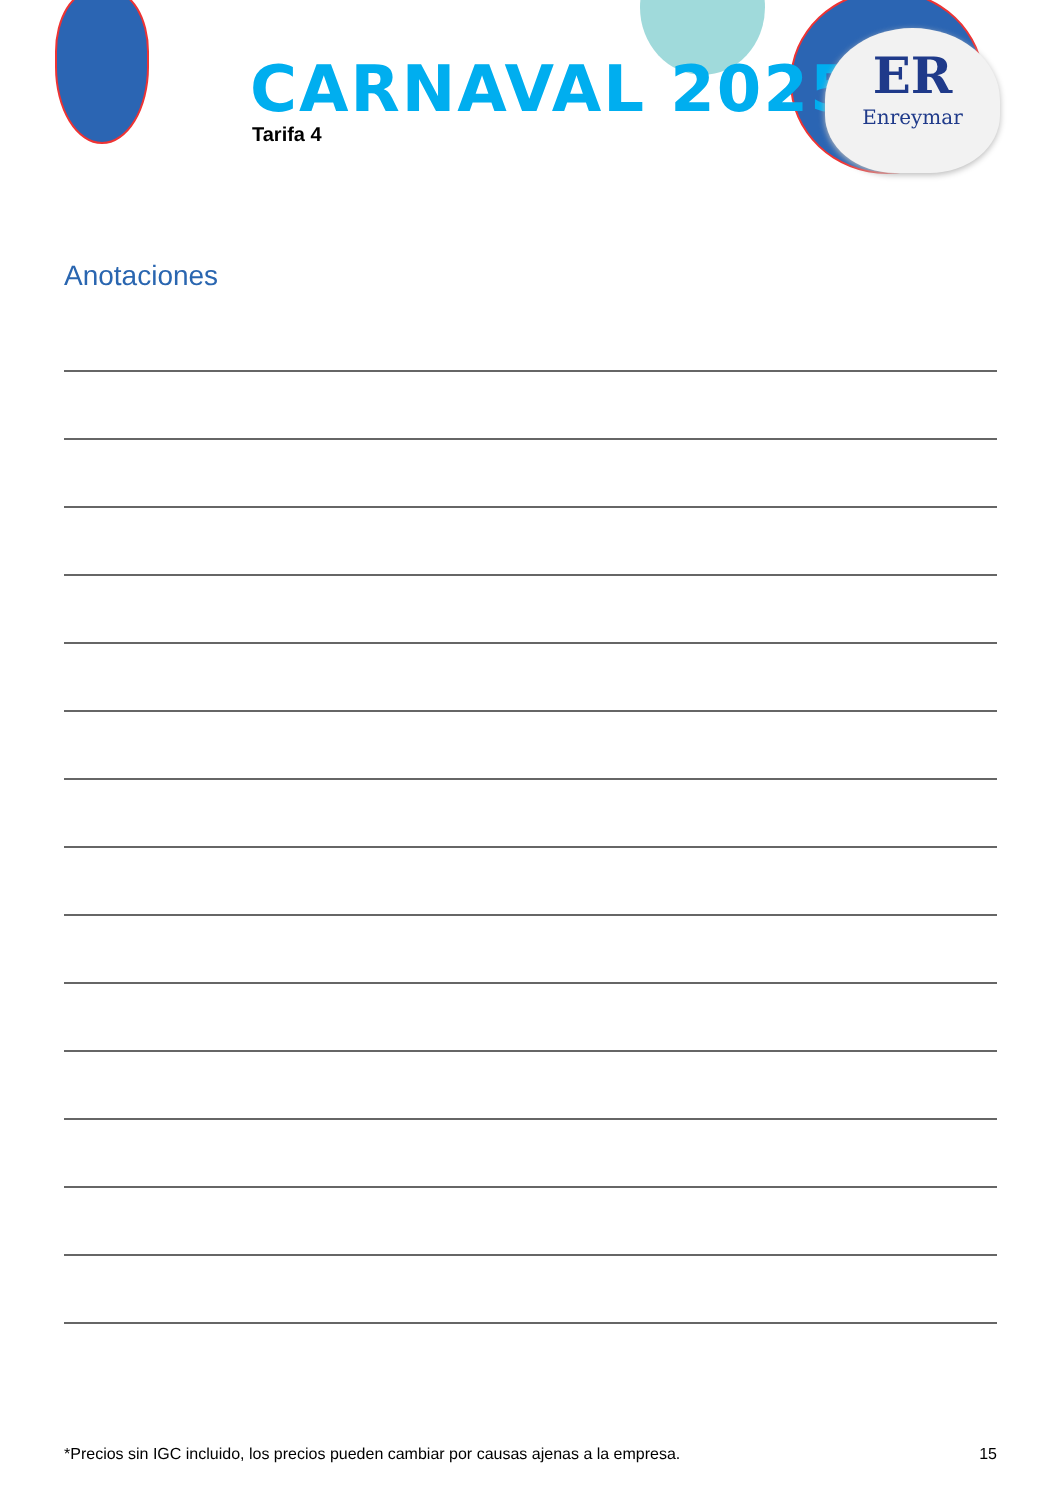CARNAVAL 2025
Tarifa 4
ER
Enreymar
Anotaciones
*Precios sin IGC incluido, los precios pueden cambiar por causas ajenas a la empresa. 15